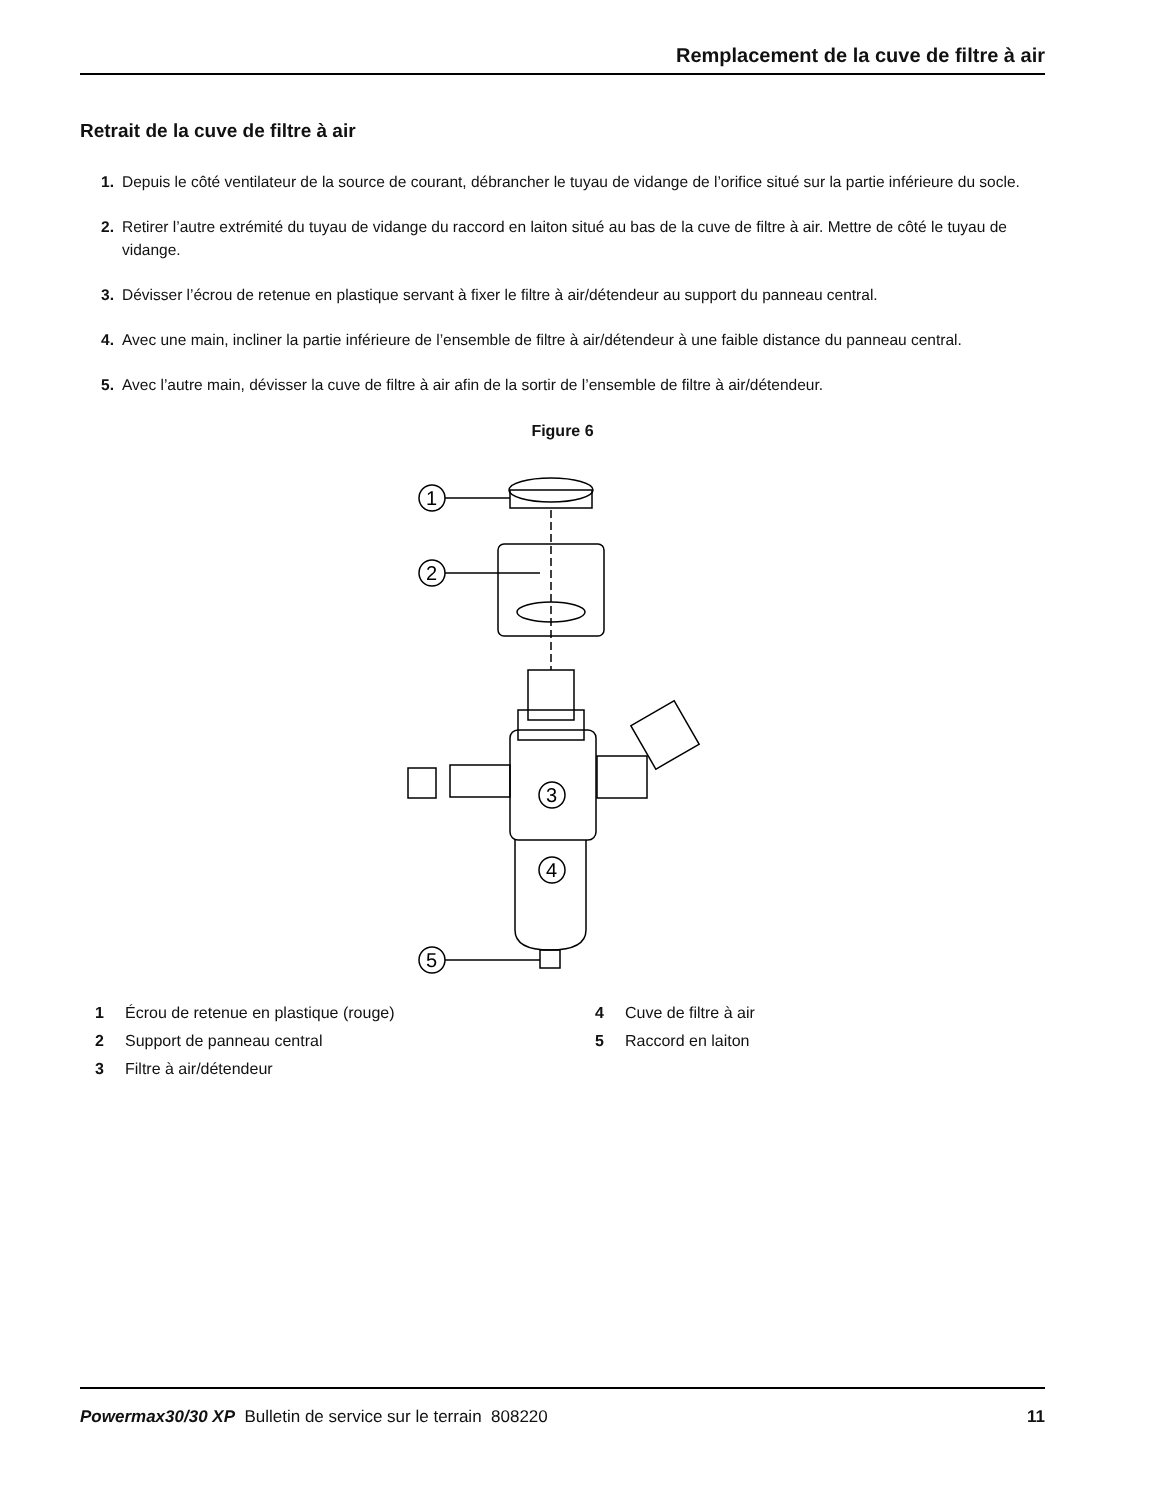Remplacement de la cuve de filtre à air
Retrait de la cuve de filtre à air
1. Depuis le côté ventilateur de la source de courant, débrancher le tuyau de vidange de l’orifice situé sur la partie inférieure du socle.
2. Retirer l’autre extrémité du tuyau de vidange du raccord en laiton situé au bas de la cuve de filtre à air. Mettre de côté le tuyau de vidange.
3. Dévisser l’écrou de retenue en plastique servant à fixer le filtre à air/détendeur au support du panneau central.
4. Avec une main, incliner la partie inférieure de l’ensemble de filtre à air/détendeur à une faible distance du panneau central.
5. Avec l’autre main, dévisser la cuve de filtre à air afin de la sortir de l’ensemble de filtre à air/détendeur.
Figure 6
1
2
3
4
5
1 Écrou de retenue en plastique (rouge)
4 Cuve de filtre à air
2 Support de panneau central
5 Raccord en laiton
3 Filtre à air/détendeur
Powermax30/30 XP Bulletin de service sur le terrain 808220 11